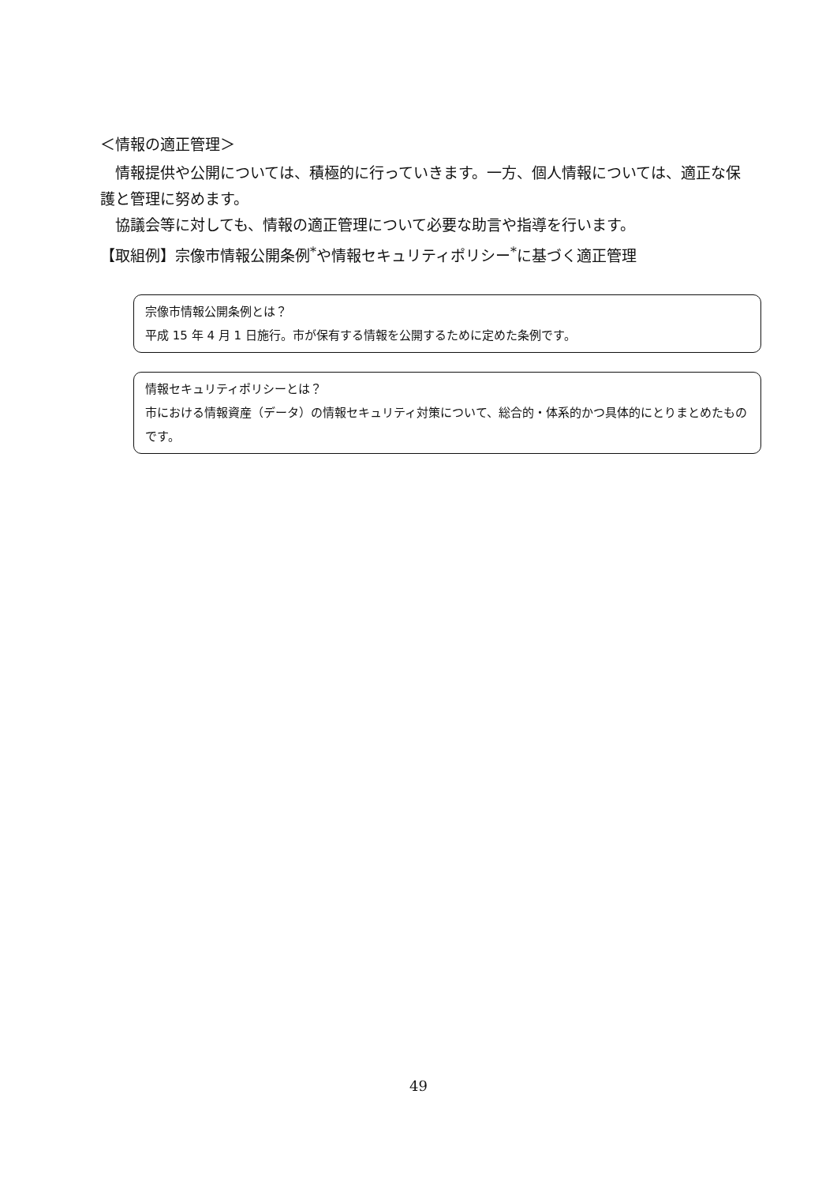＜情報の適正管理＞
　情報提供や公開については、積極的に行っていきます。一方、個人情報については、適正な保護と管理に努めます。
　協議会等に対しても、情報の適正管理について必要な助言や指導を行います。
【取組例】宗像市情報公開条例<sup>*</sup>や情報セキュリティポリシー<sup>*</sup>に基づく適正管理
宗像市情報公開条例とは？
平成 15 年 4 月 1 日施行。市が保有する情報を公開するために定めた条例です。
情報セキュリティポリシーとは？
市における情報資産（データ）の情報セキュリティ対策について、総合的・体系的かつ具体的にとりまとめたものです。
49